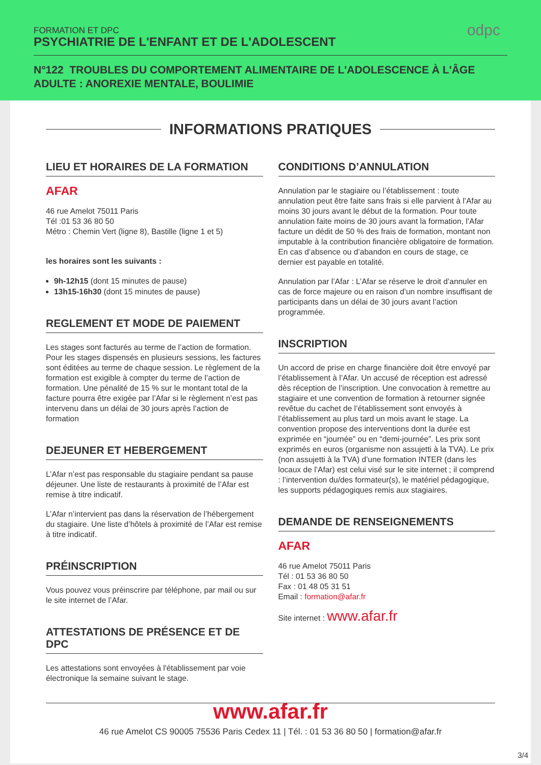FORMATION ET DPC
PSYCHIATRIE DE L'ENFANT ET DE L'ADOLESCENT
odpc
N°122 TROUBLES DU COMPORTEMENT ALIMENTAIRE DE L'ADOLESCENCE À L'ÂGE ADULTE : ANOREXIE MENTALE, BOULIMIE
INFORMATIONS PRATIQUES
LIEU ET HORAIRES DE LA FORMATION
AFAR
46 rue Amelot 75011 Paris
Tél :01 53 36 80 50
Métro : Chemin Vert (ligne 8), Bastille (ligne 1 et 5)
les horaires sont les suivants :
9h-12h15 (dont 15 minutes de pause)
13h15-16h30 (dont 15 minutes de pause)
REGLEMENT ET MODE DE PAIEMENT
Les stages sont facturés au terme de l’action de formation. Pour les stages dispensés en plusieurs sessions, les factures sont éditées au terme de chaque session. Le règlement de la formation est exigible à compter du terme de l’action de formation. Une pénalité de 15 % sur le montant total de la facture pourra être exigée par l’Afar si le règlement n’est pas intervenu dans un délai de 30 jours après l’action de formation
DEJEUNER ET HEBERGEMENT
L’Afar n’est pas responsable du stagiaire pendant sa pause déjeuner. Une liste de restaurants à proximité de l’Afar est remise à titre indicatif.
L’Afar n’intervient pas dans la réservation de l’hébergement du stagiaire. Une liste d’hôtels à proximité de l’Afar est remise à titre indicatif.
PRÉINSCRIPTION
Vous pouvez vous préinscrire par téléphone, par mail ou sur le site internet de l’Afar.
ATTESTATIONS DE PRÉSENCE ET DE DPC
Les attestations sont envoyées à l'établissement par voie électronique la semaine suivant le stage.
CONDITIONS D’ANNULATION
Annulation par le stagiaire ou l’établissement : toute annulation peut être faite sans frais si elle parvient à l’Afar au moins 30 jours avant le début de la formation. Pour toute annulation faite moins de 30 jours avant la formation, l’Afar facture un dédit de 50 % des frais de formation, montant non imputable à la contribution financière obligatoire de formation. En cas d’absence ou d’abandon en cours de stage, ce dernier est payable en totalité.
Annulation par l’Afar : L’Afar se réserve le droit d’annuler en cas de force majeure ou en raison d’un nombre insuffisant de participants dans un délai de 30 jours avant l’action programmée.
INSCRIPTION
Un accord de prise en charge financière doit être envoyé par l’établissement à l’Afar. Un accusé de réception est adressé dès réception de l’inscription. Une convocation à remettre au stagiaire et une convention de formation à retourner signée revêtue du cachet de l’établissement sont envoyés à l’établissement au plus tard un mois avant le stage. La convention propose des interventions dont la durée est exprimée en “journée” ou en “demi-journée”. Les prix sont exprimés en euros (organisme non assujetti à la TVA). Le prix (non assujetti à la TVA) d’une formation INTER (dans les locaux de l’Afar) est celui visé sur le site internet ; il comprend : l’intervention du/des formateur(s), le matériel pédagogique, les supports pédagogiques remis aux stagiaires.
DEMANDE DE RENSEIGNEMENTS
AFAR
46 rue Amelot 75011 Paris
Tél : 01 53 36 80 50
Fax : 01 48 05 31 51
Email : formation@afar.fr
Site internet : www.afar.fr
www.afar.fr
46 rue Amelot CS 90005 75536 Paris Cedex 11 | Tél. : 01 53 36 80 50 | formation@afar.fr
3/4